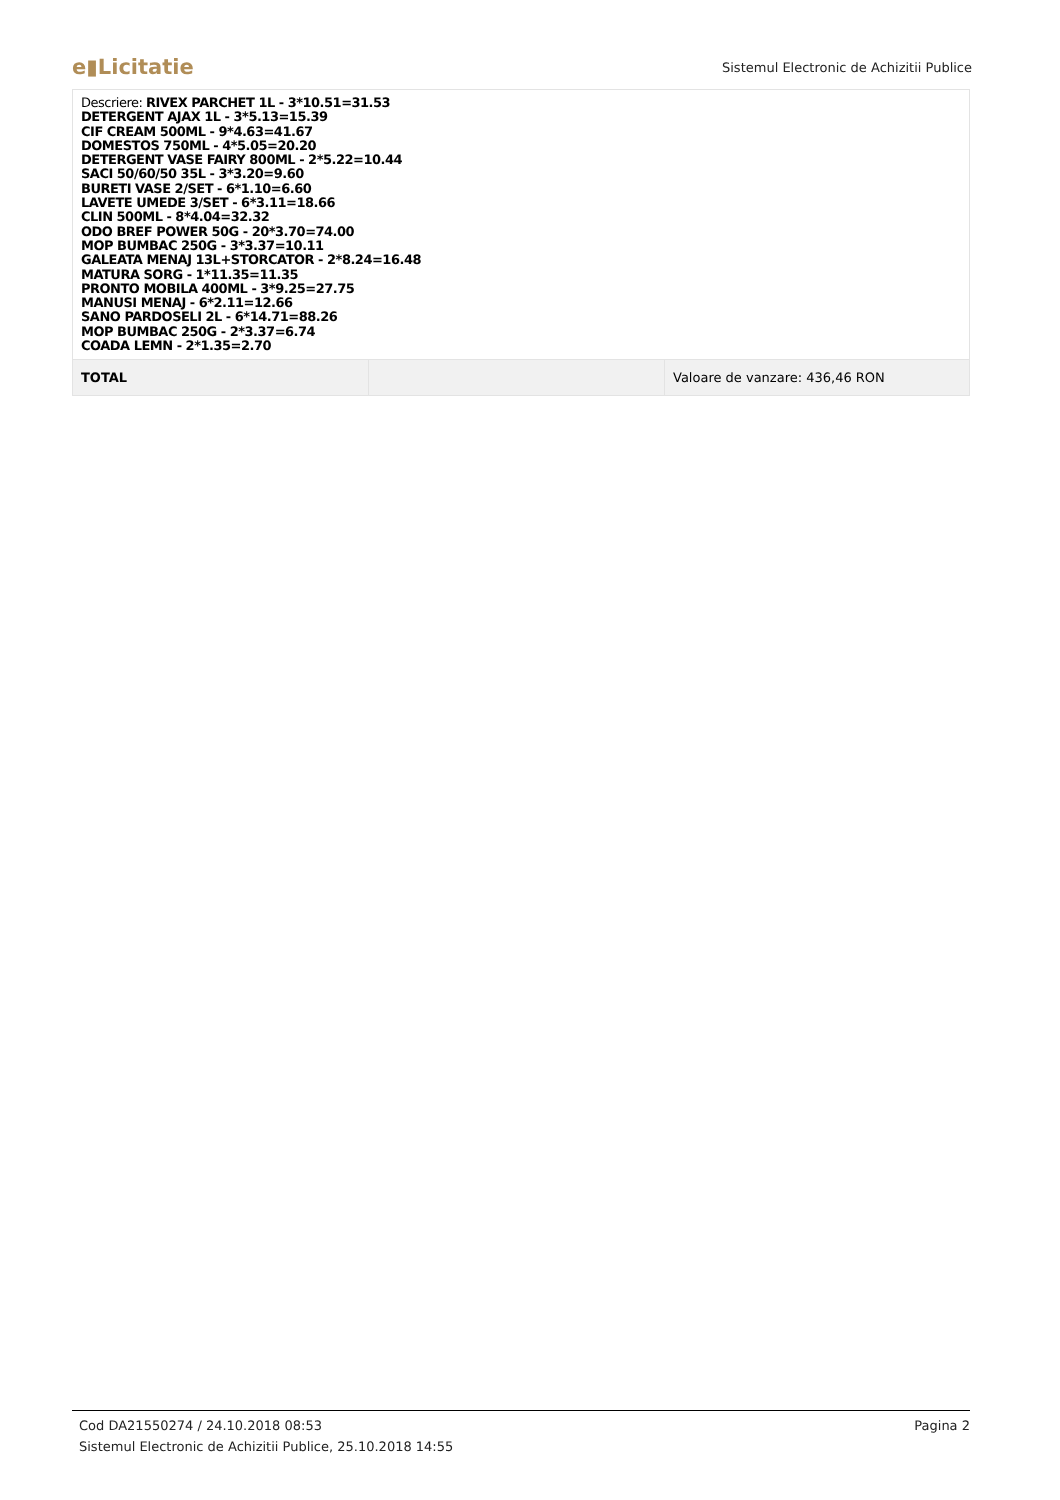e▮Licitatie Sistemul Electronic de Achizitii Publice
| Descriere: RIVEX PARCHET 1L - 3*10.51=31.53 DETERGENT AJAX 1L - 3*5.13=15.39 CIF CREAM 500ML - 9*4.63=41.67 DOMESTOS 750ML - 4*5.05=20.20 DETERGENT VASE FAIRY 800ML - 2*5.22=10.44 SACI 50/60/50 35L - 3*3.20=9.60 BURETI VASE 2/SET - 6*1.10=6.60 LAVETE UMEDE 3/SET - 6*3.11=18.66 CLIN 500ML - 8*4.04=32.32 ODO BREF POWER 50G - 20*3.70=74.00 MOP BUMBAC 250G - 3*3.37=10.11 GALEATA MENAJ 13L+STORCATOR - 2*8.24=16.48 MATURA SORG - 1*11.35=11.35 PRONTO MOBILA 400ML - 3*9.25=27.75 MANUSI MENAJ - 6*2.11=12.66 SANO PARDOSELI 2L - 6*14.71=88.26 MOP BUMBAC 250G - 2*3.37=6.74 COADA LEMN - 2*1.35=2.70 | | |
| TOTAL | | Valoare de vanzare: 436,46 RON |
Cod DA21550274 / 24.10.2018 08:53 Pagina 2
Sistemul Electronic de Achizitii Publice, 25.10.2018 14:55